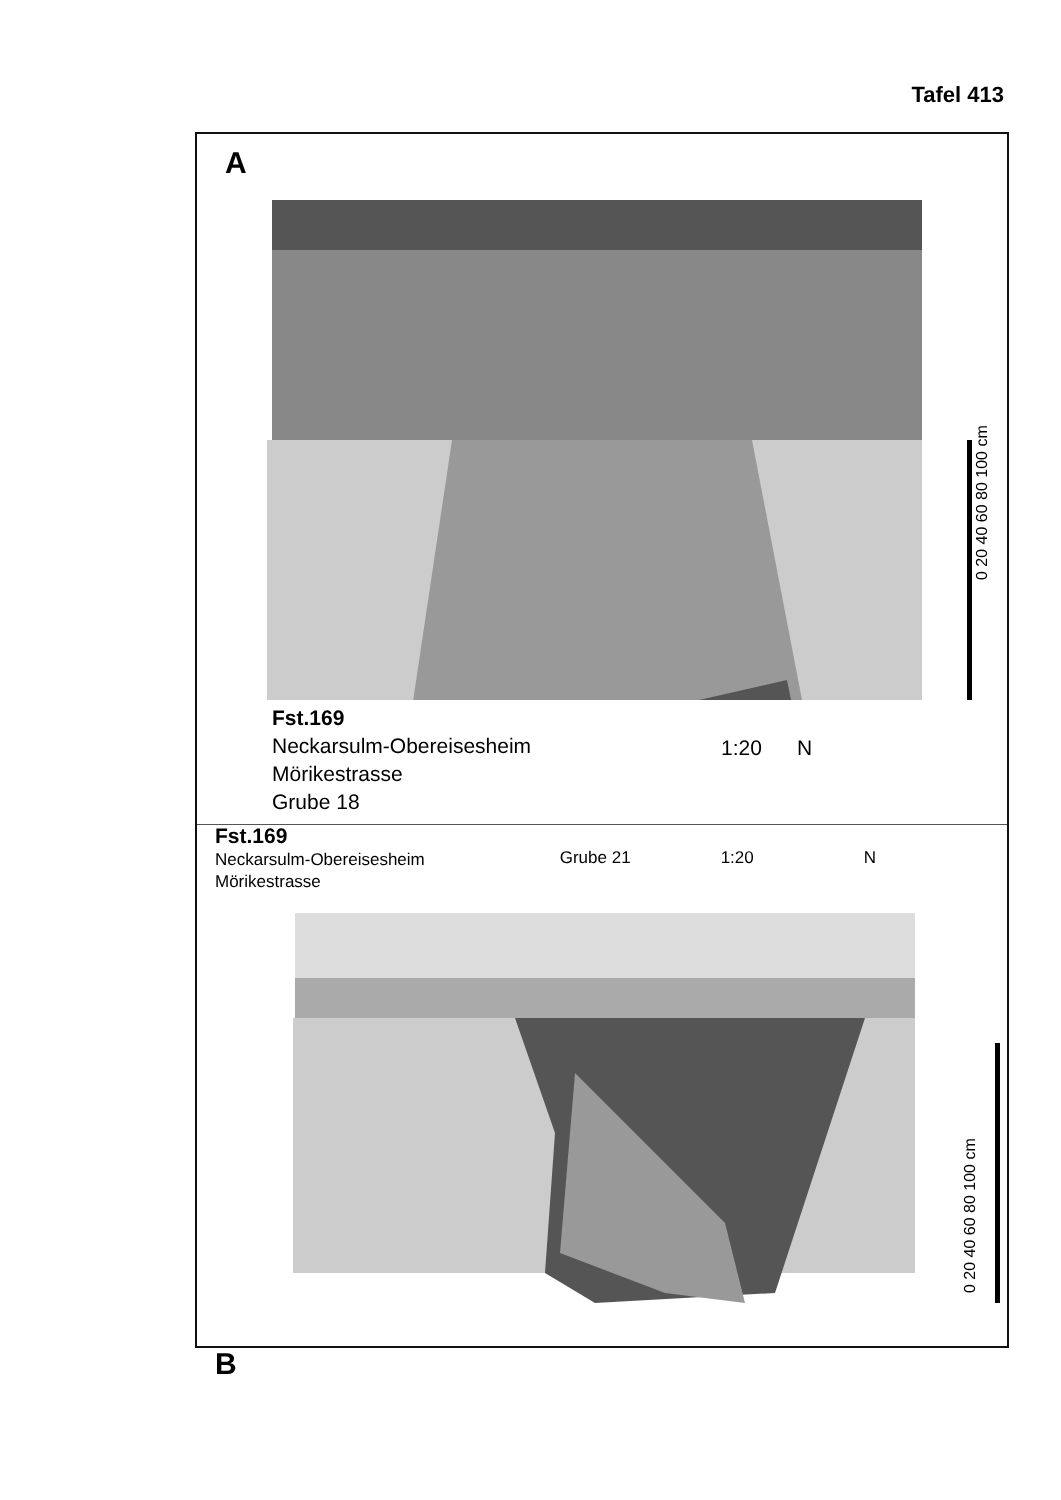Tafel 413
A
0 20 40 60 80 100 cm
Fst.169
Neckarsulm-Obereisesheim
Mörikestrasse
Grube 18
1:20 N
Fst.169
Neckarsulm-Obereisesheim
Mörikestrasse
Grube 21 1:20 N
0 20 40 60 80 100 cm
B